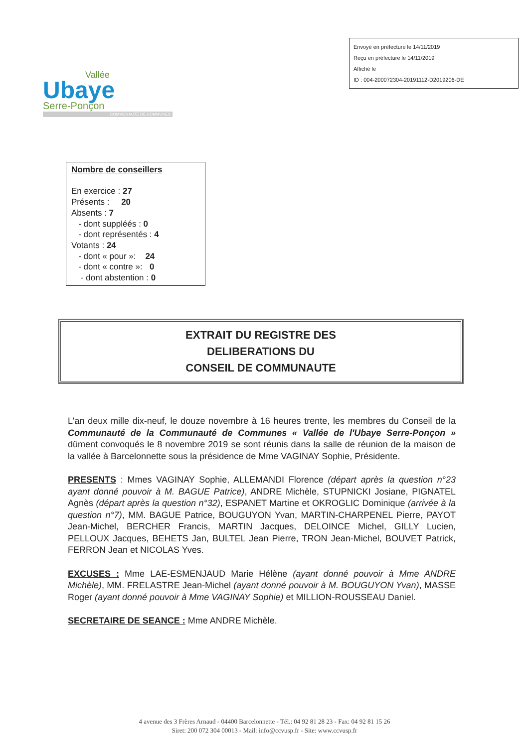Envoyé en préfecture le 14/11/2019
Reçu en préfecture le 14/11/2019
Affiché le
ID : 004-200072304-20191112-D2019206-DE
Vallée
Ubaye
Serre-Ponçon
COMMUNAUTÉ DE COMMUNES
Nombre de conseillers
En exercice : 27
Présents : 20
Absents : 7
- dont suppléés : 0
- dont représentés : 4
Votants : 24
- dont « pour »: 24
- dont « contre »: 0
- dont abstention : 0
EXTRAIT DU REGISTRE DES
DELIBERATIONS DU
CONSEIL DE COMMUNAUTE
L'an deux mille dix-neuf, le douze novembre à 16 heures trente, les membres du Conseil de la Communauté de la Communauté de Communes « Vallée de l'Ubaye Serre-Ponçon » dûment convoqués le 8 novembre 2019 se sont réunis dans la salle de réunion de la maison de la vallée à Barcelonnette sous la présidence de Mme VAGINAY Sophie, Présidente.
PRESENTS : Mmes VAGINAY Sophie, ALLEMANDI Florence (départ après la question n°23 ayant donné pouvoir à M. BAGUE Patrice), ANDRE Michèle, STUPNICKI Josiane, PIGNATEL Agnès (départ après la question n°32), ESPANET Martine et OKROGLIC Dominique (arrivée à la question n°7), MM. BAGUE Patrice, BOUGUYON Yvan, MARTIN-CHARPENEL Pierre, PAYOT Jean-Michel, BERCHER Francis, MARTIN Jacques, DELOINCE Michel, GILLY Lucien, PELLOUX Jacques, BEHETS Jan, BULTEL Jean Pierre, TRON Jean-Michel, BOUVET Patrick, FERRON Jean et NICOLAS Yves.
EXCUSES : Mme LAE-ESMENJAUD Marie Hélène (ayant donné pouvoir à Mme ANDRE Michèle), MM. FRELASTRE Jean-Michel (ayant donné pouvoir à M. BOUGUYON Yvan), MASSE Roger (ayant donné pouvoir à Mme VAGINAY Sophie) et MILLION-ROUSSEAU Daniel.
SECRETAIRE DE SEANCE : Mme ANDRE Michèle.
4 avenue des 3 Frères Arnaud - 04400 Barcelonnette - Tél.: 04 92 81 28 23 - Fax: 04 92 81 15 26
Siret: 200 072 304 00013 - Mail: info@ccvusp.fr - Site: www.ccvusp.fr